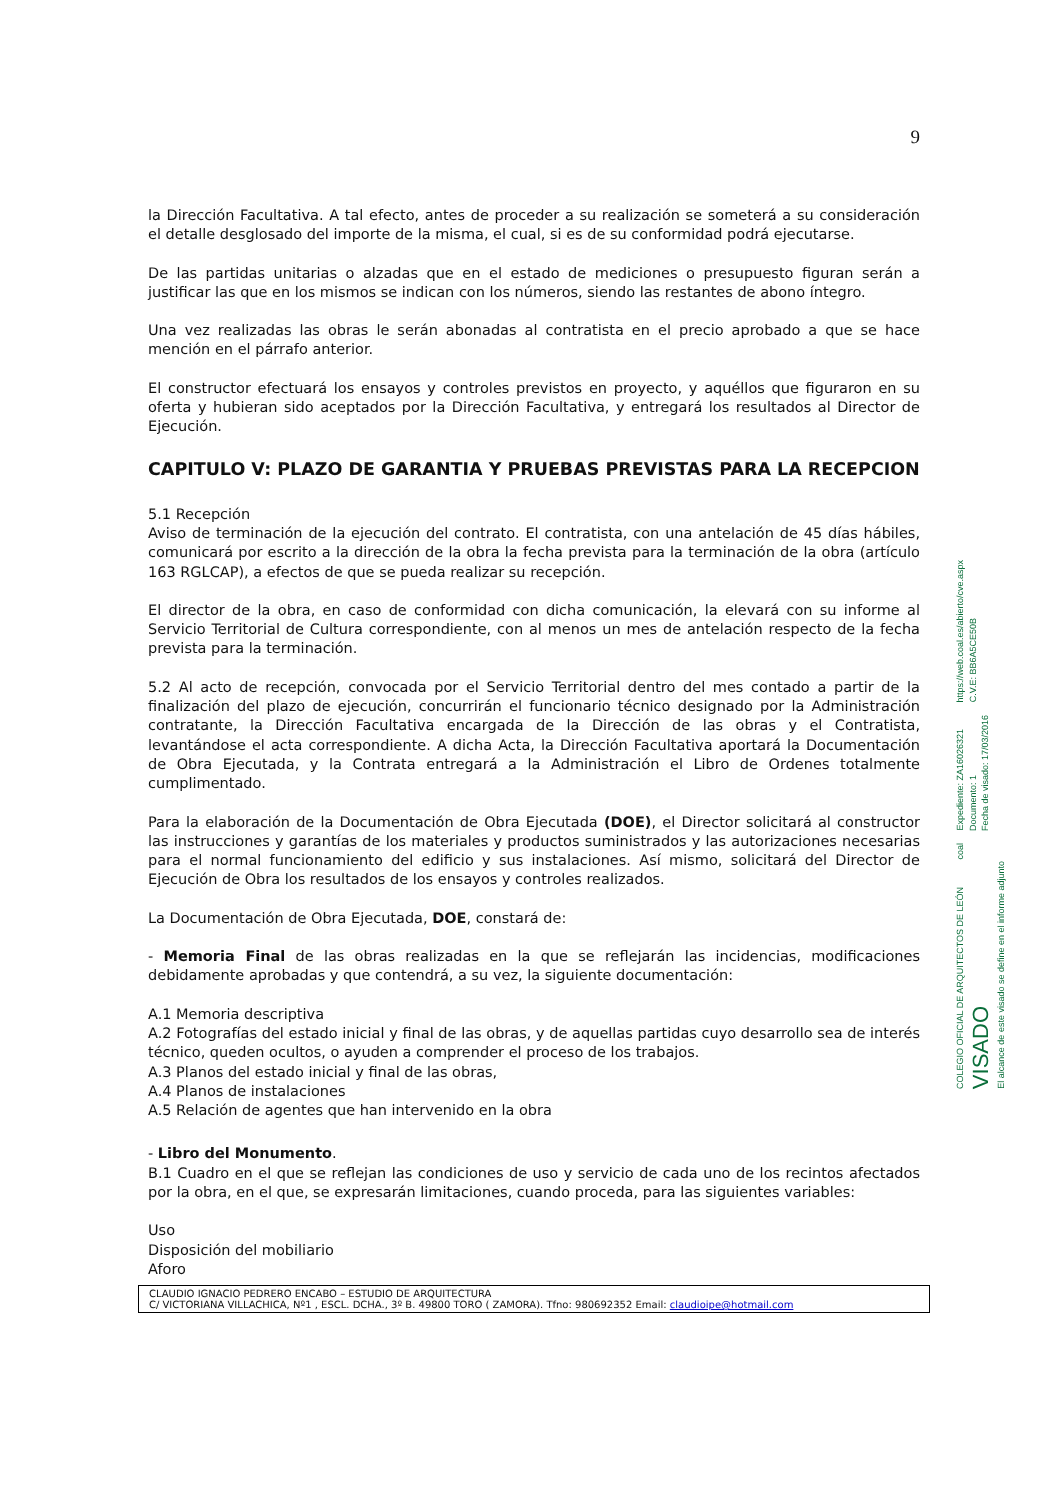9
la Dirección Facultativa. A tal efecto, antes de proceder a su realización se someterá a su consideración el detalle desglosado del importe de la misma, el cual, si es de su conformidad podrá ejecutarse.
De las partidas unitarias o alzadas que en el estado de mediciones o presupuesto figuran serán a justificar las que en los mismos se indican con los números, siendo las restantes de abono íntegro.
Una vez realizadas las obras le serán abonadas al contratista en el precio aprobado a que se hace mención en el párrafo anterior.
El constructor efectuará los ensayos y controles previstos en proyecto, y aquéllos que figuraron en su oferta y hubieran sido aceptados por la Dirección Facultativa, y entregará los resultados al Director de Ejecución.
CAPITULO V: PLAZO DE GARANTIA Y PRUEBAS PREVISTAS PARA LA RECEPCION
5.1 Recepción
Aviso de terminación de la ejecución del contrato. El contratista, con una antelación de 45 días hábiles, comunicará por escrito a la dirección de la obra la fecha prevista para la terminación de la obra (artículo 163 RGLCAP), a efectos de que se pueda realizar su recepción.
El director de la obra, en caso de conformidad con dicha comunicación, la elevará con su informe al Servicio Territorial de Cultura correspondiente, con al menos un mes de antelación respecto de la fecha prevista para la terminación.
5.2 Al acto de recepción, convocada por el Servicio Territorial dentro del mes contado a partir de la finalización del plazo de ejecución, concurrirán el funcionario técnico designado por la Administración contratante, la Dirección Facultativa encargada de la Dirección de las obras y el Contratista, levantándose el acta correspondiente. A dicha Acta, la Dirección Facultativa aportará la Documentación de Obra Ejecutada, y la Contrata entregará a la Administración el Libro de Ordenes totalmente cumplimentado.
Para la elaboración de la Documentación de Obra Ejecutada (DOE), el Director solicitará al constructor las instrucciones y garantías de los materiales y productos suministrados y las autorizaciones necesarias para el normal funcionamiento del edificio y sus instalaciones. Así mismo, solicitará del Director de Ejecución de Obra los resultados de los ensayos y controles realizados.
La Documentación de Obra Ejecutada, DOE, constará de:
- Memoria Final de las obras realizadas en la que se reflejarán las incidencias, modificaciones debidamente aprobadas y que contendrá, a su vez, la siguiente documentación:
A.1 Memoria descriptiva
A.2 Fotografías del estado inicial y final de las obras, y de aquellas partidas cuyo desarrollo sea de interés técnico, queden ocultos, o ayuden a comprender el proceso de los trabajos.
A.3 Planos del estado inicial y final de las obras,
A.4 Planos de instalaciones
A.5 Relación de agentes que han intervenido en la obra
- Libro del Monumento.
B.1 Cuadro en el que se reflejan las condiciones de uso y servicio de cada uno de los recintos afectados por la obra, en el que, se expresarán limitaciones, cuando proceda, para las siguientes variables:
Uso
Disposición del mobiliario
Aforo
CLAUDIO IGNACIO PEDRERO ENCABO – ESTUDIO DE ARQUITECTURA
C/ VICTORIANA VILLACHICA, Nº1 , ESCL. DCHA., 3º B. 49800 TORO ( ZAMORA). Tfno: 980692352 Email: claudioipe@hotmail.com
https://web.coal.es/abierto/cve.aspx C.V.E: BB6A5CE50B
Expediente: ZA16026321 Documento: 1 Fecha de visado: 17/03/2016
coal
COLEGIO OFICIAL DE ARQUITECTOS DE LEÓN VISADO El alcance de este visado se define en el informe adjunto